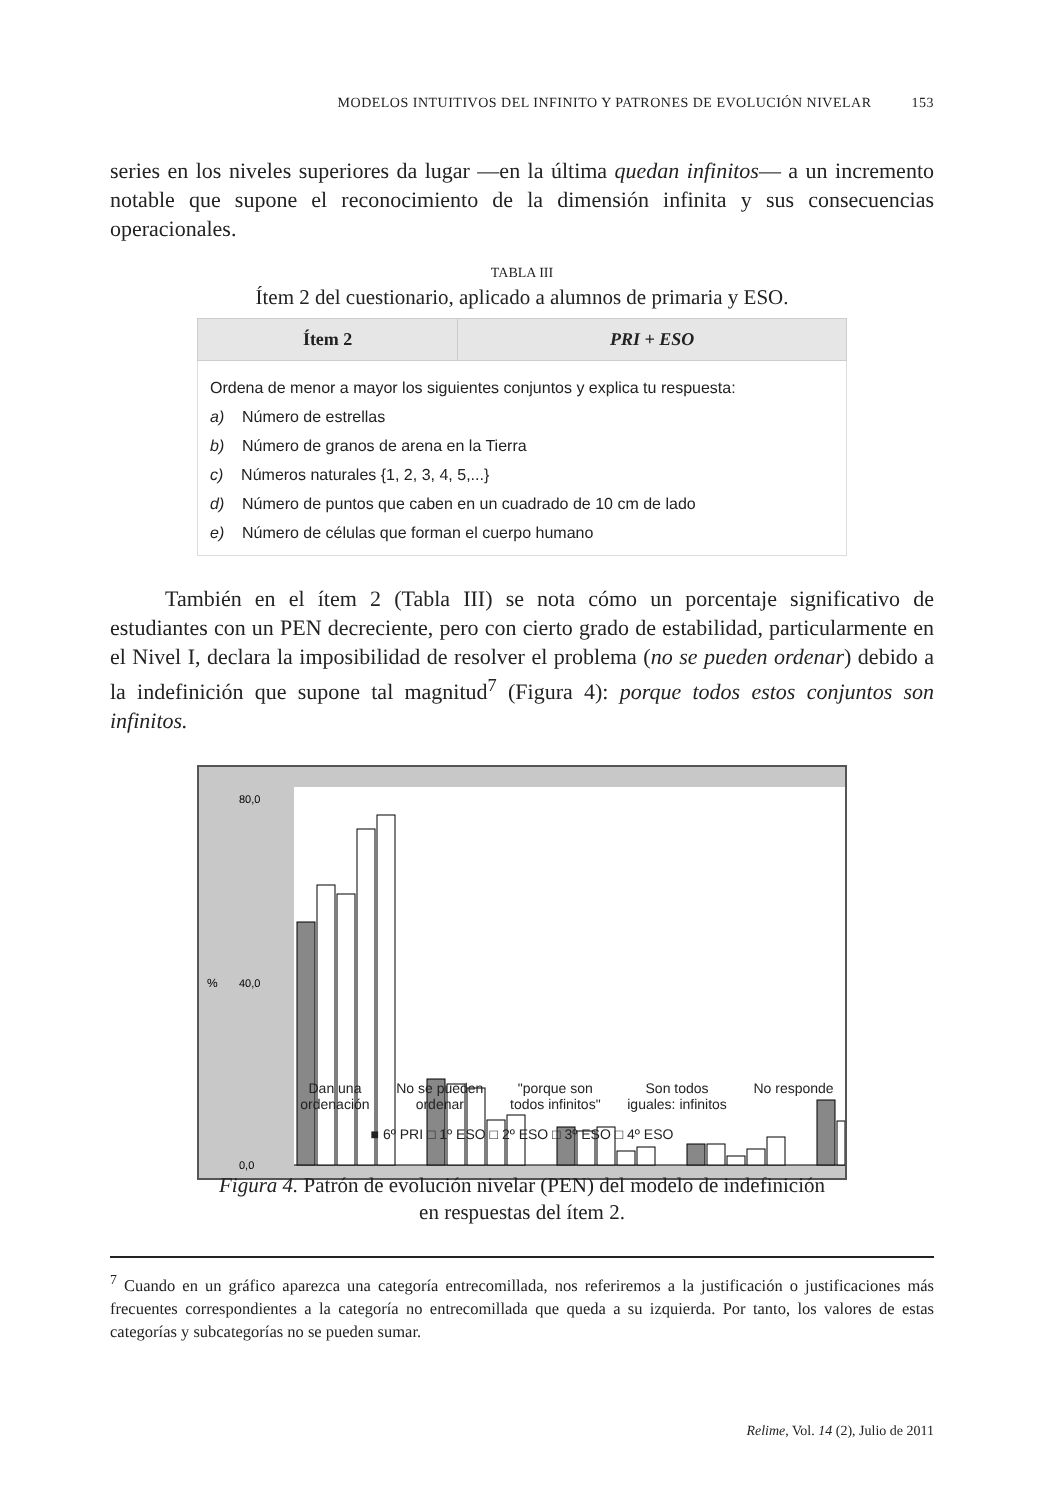MODELOS INTUITIVOS DEL INFINITO Y PATRONES DE EVOLUCIÓN NIVELAR 153
series en los niveles superiores da lugar —en la última quedan infinitos— a un incremento notable que supone el reconocimiento de la dimensión infinita y sus consecuencias operacionales.
TABLA III
Ítem 2 del cuestionario, aplicado a alumnos de primaria y ESO.
| Ítem 2 | PRI + ESO |
| --- | --- |
| Ordena de menor a mayor los siguientes conjuntos y explica tu respuesta: a) Número de estrellas b) Número de granos de arena en la Tierra c) Números naturales {1, 2, 3, 4, 5,...} d) Número de puntos que caben en un cuadrado de 10 cm de lado e) Número de células que forman el cuerpo humano | |
También en el ítem 2 (Tabla III) se nota cómo un porcentaje significativo de estudiantes con un PEN decreciente, pero con cierto grado de estabilidad, particularmente en el Nivel I, declara la imposibilidad de resolver el problema (no se pueden ordenar) debido a la indefinición que supone tal magnitud<sup>7</sup> (Figura 4): porque todos estos conjuntos son infinitos.
%
80,0
40,0
0,0
Dan una
ordenación No se pueden
ordenar "porque son
todos infinitos" Son todos
iguales: infinitos No responde
■ 6º PRI □ 1º ESO □ 2º ESO □ 3º ESO □ 4º ESO
Figura 4. Patrón de evolución nivelar (PEN) del modelo de indefinición
en respuestas del ítem 2.
<sup>7</sup> Cuando en un gráfico aparezca una categoría entrecomillada, nos referiremos a la justificación o justificaciones más frecuentes correspondientes a la categoría no entrecomillada que queda a su izquierda. Por tanto, los valores de estas categorías y subcategorías no se pueden sumar.
Relime, Vol. 14 (2), Julio de 2011